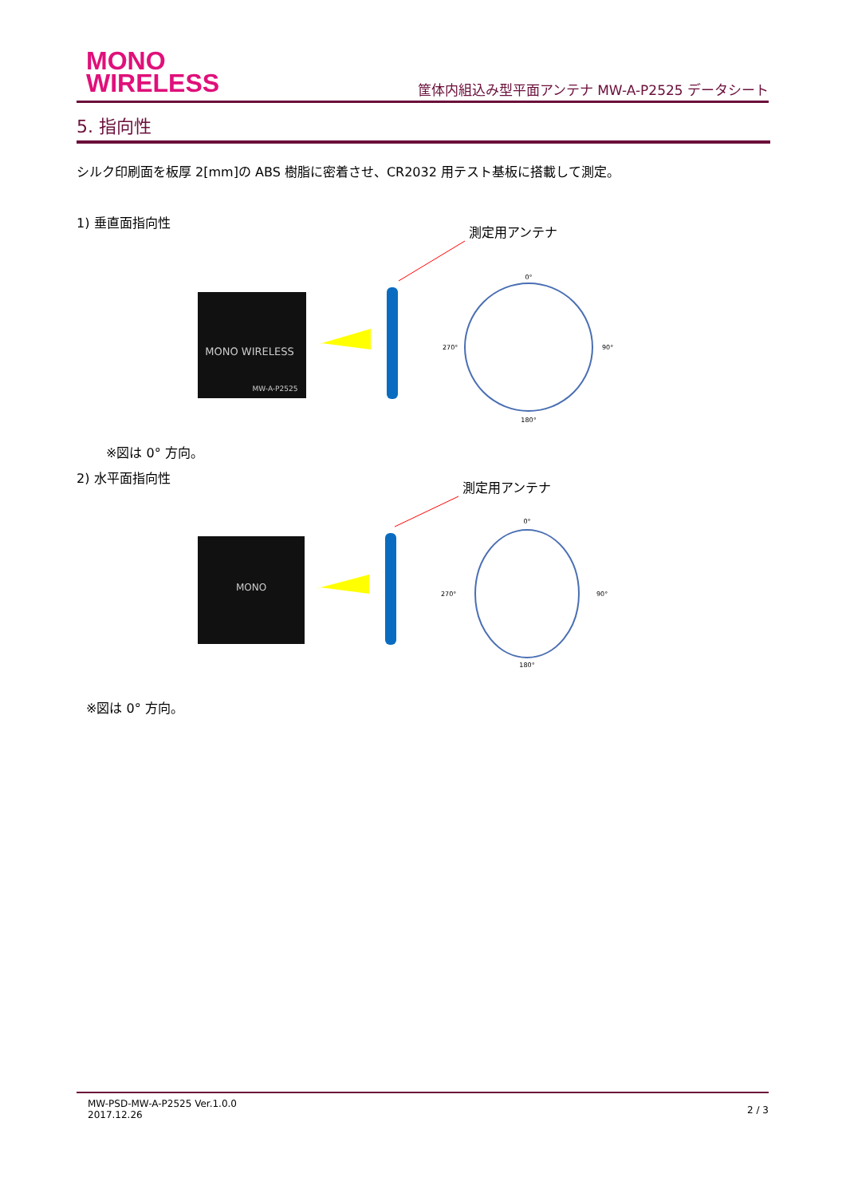MONO
WIRELESS
筐体内組込み型平面アンテナ MW-A-P2525 データシート
5. 指向性
シルク印刷面を板厚 2[mm]の ABS 樹脂に密着させ、CR2032 用テスト基板に搭載して測定。
1) 垂直面指向性
測定用アンテナ
MONO WIRELESS
MW-A-P2525
0°
90°
270°
180°
※図は 0° 方向。
2) 水平面指向性
測定用アンテナ
MONO
0°
90°
270°
180°
※図は 0° 方向。
MW-PSD-MW-A-P2525 Ver.1.0.0
2017.12.26
2 / 3